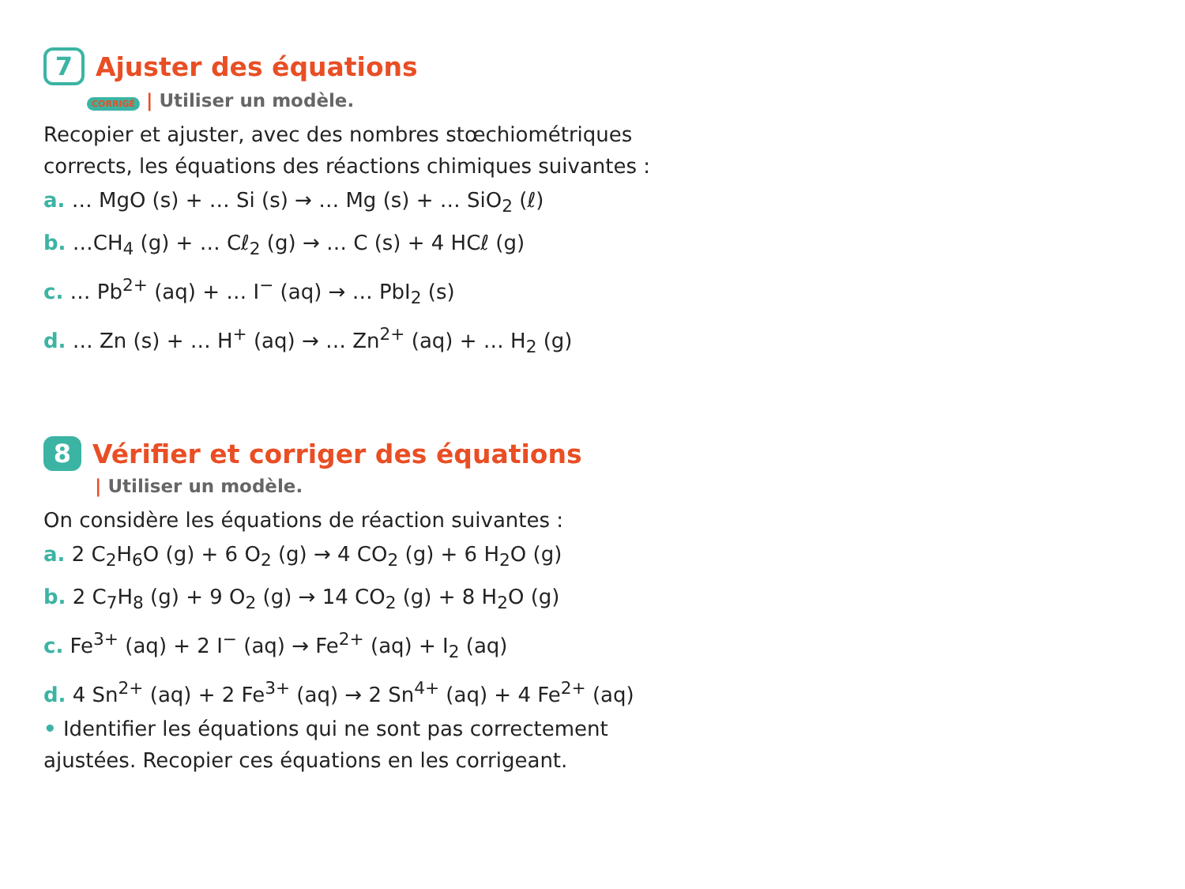7
Ajuster des équations
CORRIGÉ | Utiliser un modèle.
Recopier et ajuster, avec des nombres stœchiométriques corrects, les équations des réactions chimiques suivantes :
a. … MgO (s) + … Si (s) → … Mg (s) + … SiO<sub>2</sub> (ℓ)
b. …CH<sub>4</sub> (g) + … Cℓ<sub>2</sub> (g) → … C (s) + 4 HCℓ (g)
c. … Pb<sup>2+</sup> (aq) + … I<sup>−</sup> (aq) → … PbI<sub>2</sub> (s)
d. … Zn (s) + … H<sup>+</sup> (aq) → … Zn<sup>2+</sup> (aq) + … H<sub>2</sub> (g)
8
Vérifier et corriger des équations
| Utiliser un modèle.
On considère les équations de réaction suivantes :
a. 2 C<sub>2</sub>H<sub>6</sub>O (g) + 6 O<sub>2</sub> (g) → 4 CO<sub>2</sub> (g) + 6 H<sub>2</sub>O (g)
b. 2 C<sub>7</sub>H<sub>8</sub> (g) + 9 O<sub>2</sub> (g) → 14 CO<sub>2</sub> (g) + 8 H<sub>2</sub>O (g)
c. Fe<sup>3+</sup> (aq) + 2 I<sup>−</sup> (aq) → Fe<sup>2+</sup> (aq) + I<sub>2</sub> (aq)
d. 4 Sn<sup>2+</sup> (aq) + 2 Fe<sup>3+</sup> (aq) → 2 Sn<sup>4+</sup> (aq) + 4 Fe<sup>2+</sup> (aq)
• Identifier les équations qui ne sont pas correctement ajustées. Recopier ces équations en les corrigeant.